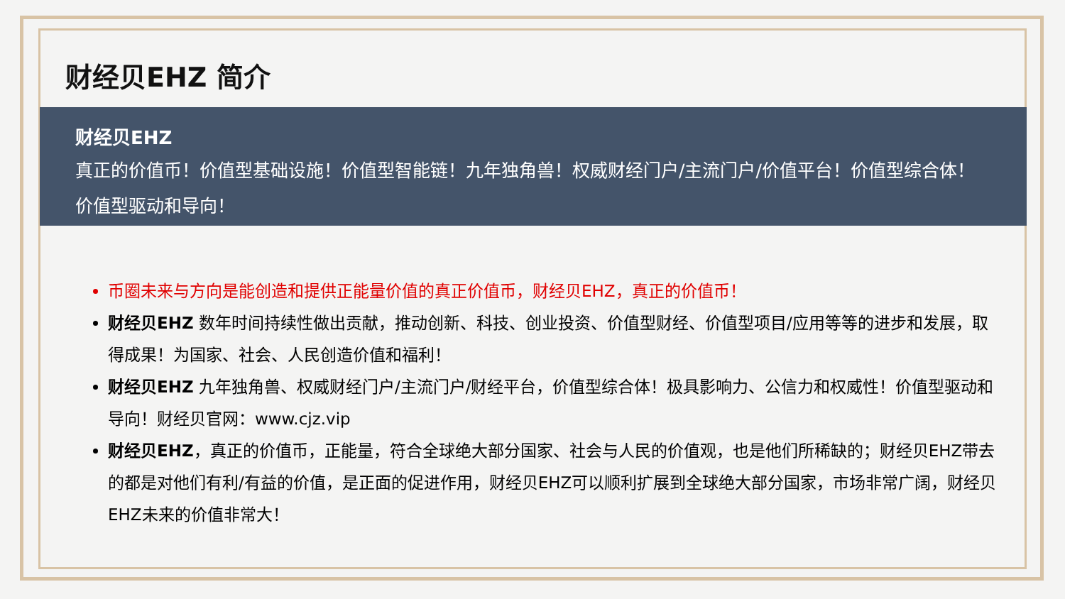财经贝EHZ 简介
财经贝EHZ
真正的价值币！价值型基础设施！价值型智能链！九年独角兽！权威财经门户/主流门户/价值平台！价值型综合体！价值型驱动和导向！
币圈未来与方向是能创造和提供正能量价值的真正价值币，财经贝EHZ，真正的价值币！
财经贝EHZ 数年时间持续性做出贡献，推动创新、科技、创业投资、价值型财经、价值型项目/应用等等的进步和发展，取得成果！为国家、社会、人民创造价值和福利！
财经贝EHZ 九年独角兽、权威财经门户/主流门户/财经平台，价值型综合体！极具影响力、公信力和权威性！价值型驱动和导向！财经贝官网：www.cjz.vip
财经贝EHZ，真正的价值币，正能量，符合全球绝大部分国家、社会与人民的价值观，也是他们所稀缺的；财经贝EHZ带去的都是对他们有利/有益的价值，是正面的促进作用，财经贝EHZ可以顺利扩展到全球绝大部分国家，市场非常广阔，财经贝EHZ未来的价值非常大！